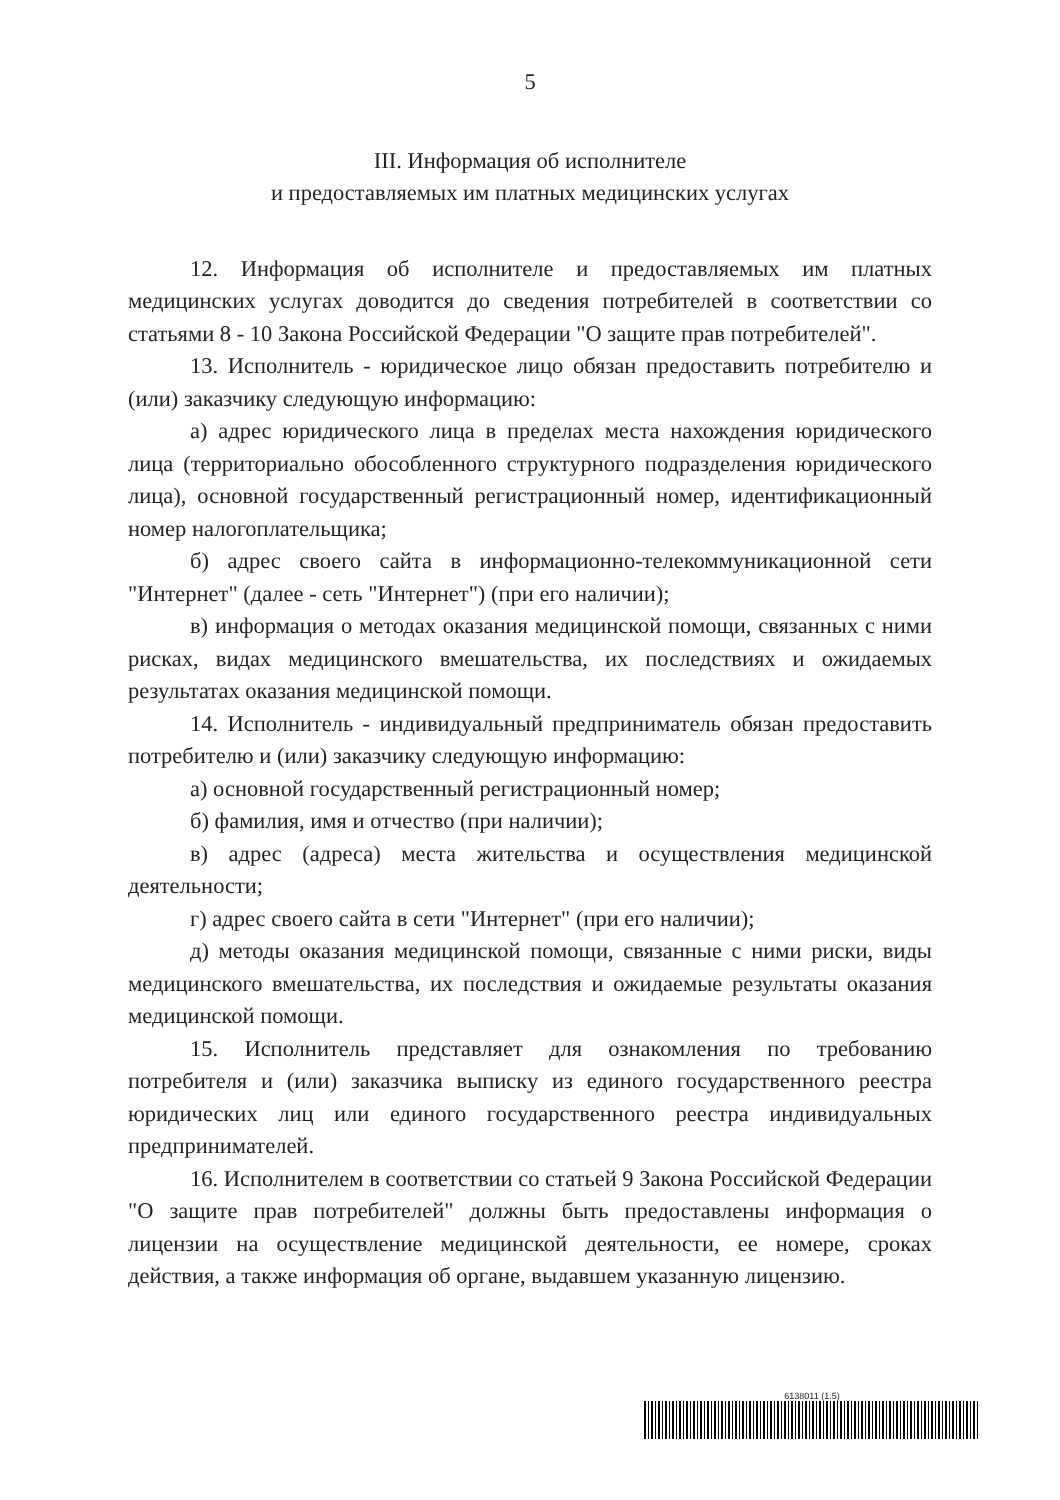5
III. Информация об исполнителе
и предоставляемых им платных медицинских услугах
12. Информация об исполнителе и предоставляемых им платных медицинских услугах доводится до сведения потребителей в соответствии со статьями 8 - 10 Закона Российской Федерации "О защите прав потребителей".
13. Исполнитель - юридическое лицо обязан предоставить потребителю и (или) заказчику следующую информацию:
а) адрес юридического лица в пределах места нахождения юридического лица (территориально обособленного структурного подразделения юридического лица), основной государственный регистрационный номер, идентификационный номер налогоплательщика;
б) адрес своего сайта в информационно-телекоммуникационной сети "Интернет" (далее - сеть "Интернет") (при его наличии);
в) информация о методах оказания медицинской помощи, связанных с ними рисках, видах медицинского вмешательства, их последствиях и ожидаемых результатах оказания медицинской помощи.
14. Исполнитель - индивидуальный предприниматель обязан предоставить потребителю и (или) заказчику следующую информацию:
а) основной государственный регистрационный номер;
б) фамилия, имя и отчество (при наличии);
в) адрес (адреса) места жительства и осуществления медицинской деятельности;
г) адрес своего сайта в сети "Интернет" (при его наличии);
д) методы оказания медицинской помощи, связанные с ними риски, виды медицинского вмешательства, их последствия и ожидаемые результаты оказания медицинской помощи.
15. Исполнитель представляет для ознакомления по требованию потребителя и (или) заказчика выписку из единого государственного реестра юридических лиц или единого государственного реестра индивидуальных предпринимателей.
16. Исполнителем в соответствии со статьей 9 Закона Российской Федерации "О защите прав потребителей" должны быть предоставлены информация о лицензии на осуществление медицинской деятельности, ее номере, сроках действия, а также информация об органе, выдавшем указанную лицензию.
6138011 (1.5)